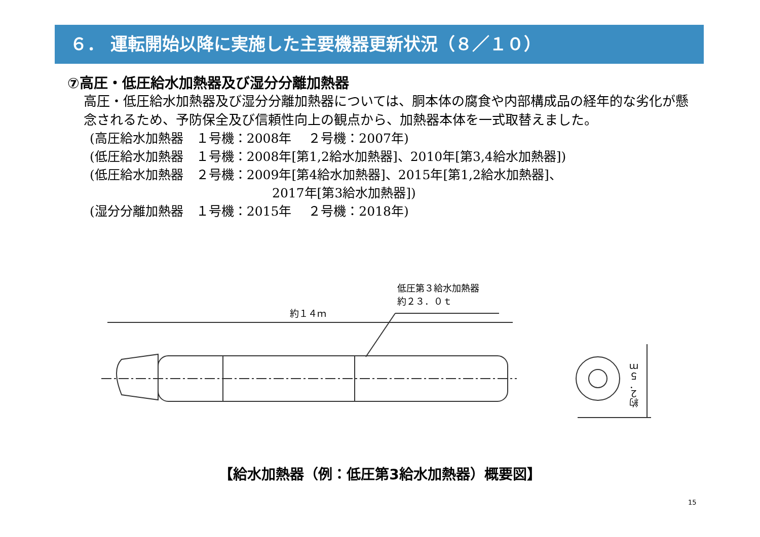６． 運転開始以降に実施した主要機器更新状況（８／１０）
⑦高圧・低圧給水加熱器及び湿分分離加熱器
高圧・低圧給水加熱器及び湿分分離加熱器については、胴本体の腐食や内部構成品の経年的な劣化が懸念されるため、予防保全及び信頼性向上の観点から、加熱器本体を一式取替えました。
(高圧給水加熱器　１号機：2008年　 ２号機：2007年)
(低圧給水加熱器　１号機：2008年[第1,2給水加熱器]、2010年[第3,4給水加熱器])
(低圧給水加熱器　２号機：2009年[第4給水加熱器]、2015年[第1,2給水加熱器]、
2017年[第3給水加熱器])
(湿分分離加熱器　１号機：2015年　 ２号機：2018年)
低圧第３給水加熱器
約２３．０ｔ
約１４ｍ
約２．５ｍ
【給水加熱器（例：低圧第3給水加熱器）概要図】
15